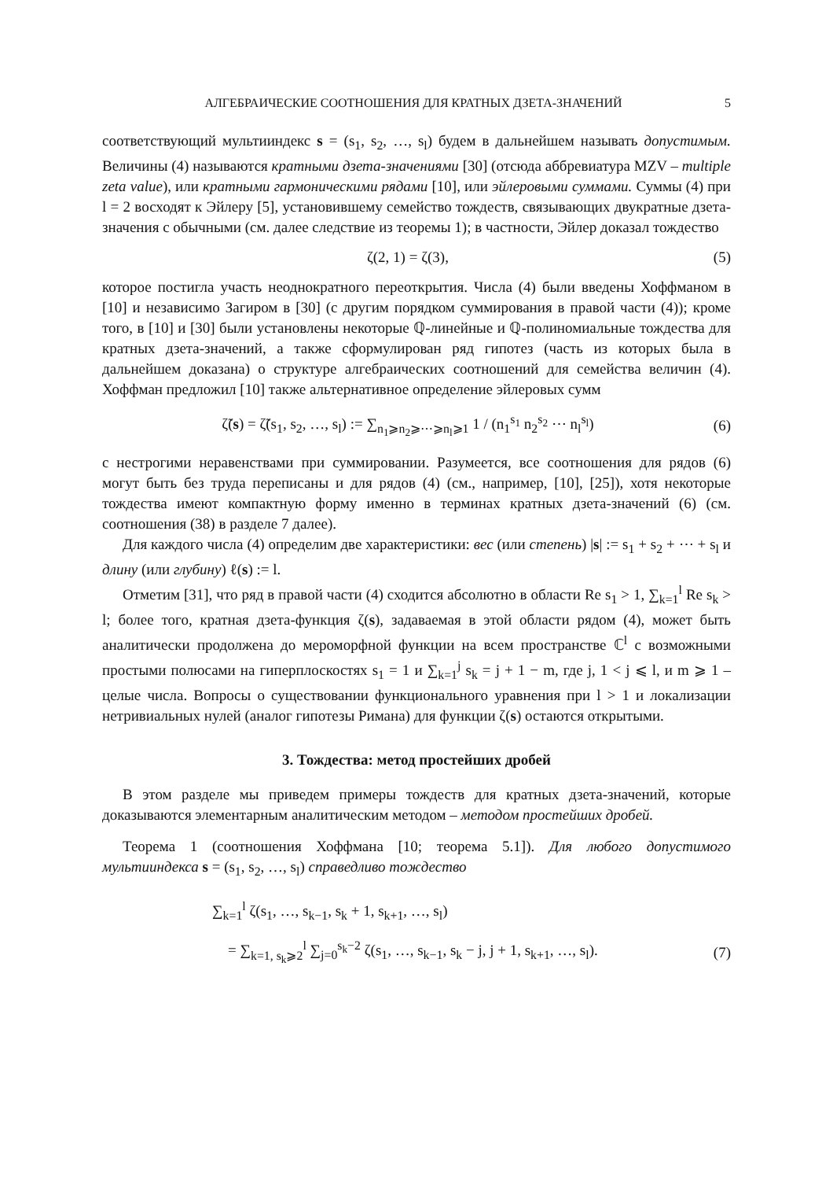АЛГЕБРАИЧЕСКИЕ СООТНОШЕНИЯ ДЛЯ КРАТНЫХ ДЗЕТА-ЗНАЧЕНИЙ 5
соответствующий мультииндекс s = (s<sub>1</sub>, s<sub>2</sub>, …, s<sub>l</sub>) будем в дальнейшем называть допустимым. Величины (4) называются кратными дзета-значениями [30] (отсюда аббревиатура MZV – multiple zeta value), или кратными гармоническими рядами [10], или эйлеровыми суммами. Суммы (4) при l = 2 восходят к Эйлеру [5], установившему семейство тождеств, связывающих двукратные дзета-значения с обычными (см. далее следствие из теоремы 1); в частности, Эйлер доказал тождество
ζ(2, 1) = ζ(3), (5)
которое постигла участь неоднократного переоткрытия. Числа (4) были введены Хоффманом в [10] и независимо Загиром в [30] (с другим порядком суммирования в правой части (4)); кроме того, в [10] и [30] были установлены некоторые ℚ-линейные и ℚ-полиномиальные тождества для кратных дзета-значений, а также сформулирован ряд гипотез (часть из которых была в дальнейшем доказана) о структуре алгебраических соотношений для семейства величин (4). Хоффман предложил [10] также альтернативное определение эйлеровых сумм
ζ̃(s) = ζ̃(s<sub>1</sub>, s<sub>2</sub>, …, s<sub>l</sub>) := ∑<sub>n<sub>1</sub>⩾n<sub>2</sub>⩾⋯⩾n<sub>l</sub>⩾1</sub> 1 / (n<sub>1</sub><sup>s<sub>1</sub></sup> n<sub>2</sub><sup>s<sub>2</sub></sup> ⋯ n<sub>l</sub><sup>s<sub>l</sub></sup>) (6)
с нестрогими неравенствами при суммировании. Разумеется, все соотношения для рядов (6) могут быть без труда переписаны и для рядов (4) (см., например, [10], [25]), хотя некоторые тождества имеют компактную форму именно в терминах кратных дзета-значений (6) (см. соотношения (38) в разделе 7 далее).
Для каждого числа (4) определим две характеристики: вес (или степень) |s| := s<sub>1</sub> + s<sub>2</sub> + ⋯ + s<sub>l</sub> и длину (или глубину) ℓ(s) := l.
Отметим [31], что ряд в правой части (4) сходится абсолютно в области Re s<sub>1</sub> > 1, ∑<sub>k=1</sub><sup>l</sup> Re s<sub>k</sub> > l; более того, кратная дзета-функция ζ(s), задаваемая в этой области рядом (4), может быть аналитически продолжена до мероморфной функции на всем пространстве ℂ<sup>l</sup> с возможными простыми полюсами на гиперплоскостях s<sub>1</sub> = 1 и ∑<sub>k=1</sub><sup>j</sup> s<sub>k</sub> = j + 1 − m, где j, 1 < j ⩽ l, и m ⩾ 1 – целые числа. Вопросы о существовании функционального уравнения при l > 1 и локализации нетривиальных нулей (аналог гипотезы Римана) для функции ζ(s) остаются открытыми.
3. Тождества: метод простейших дробей
В этом разделе мы приведем примеры тождеств для кратных дзета-значений, которые доказываются элементарным аналитическим методом – методом простейших дробей.
Теорема 1 (соотношения Хоффмана [10; теорема 5.1]). Для любого допустимого мультииндекса s = (s<sub>1</sub>, s<sub>2</sub>, …, s<sub>l</sub>) справедливо тождество
∑<sub>k=1</sub><sup>l</sup> ζ(s<sub>1</sub>, …, s<sub>k−1</sub>, s<sub>k</sub> + 1, s<sub>k+1</sub>, …, s<sub>l</sub>)
= ∑<sub>k=1, s<sub>k</sub>⩾2</sub><sup>l</sup> ∑<sub>j=0</sub><sup>s<sub>k</sub>−2</sup> ζ(s<sub>1</sub>, …, s<sub>k−1</sub>, s<sub>k</sub> − j, j + 1, s<sub>k+1</sub>, …, s<sub>l</sub>). (7)